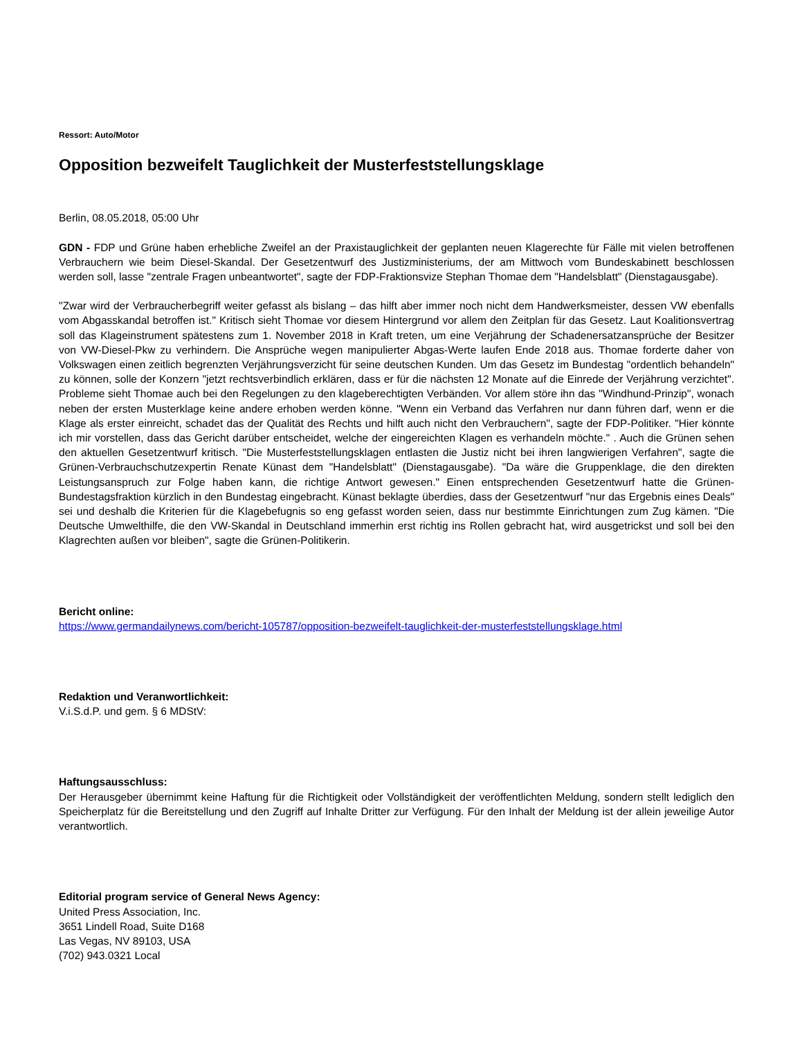Ressort: Auto/Motor
Opposition bezweifelt Tauglichkeit der Musterfeststellungsklage
Berlin, 08.05.2018, 05:00 Uhr
GDN - FDP und Grüne haben erhebliche Zweifel an der Praxistauglichkeit der geplanten neuen Klagerechte für Fälle mit vielen betroffenen Verbrauchern wie beim Diesel-Skandal. Der Gesetzentwurf des Justizministeriums, der am Mittwoch vom Bundeskabinett beschlossen werden soll, lasse "zentrale Fragen unbeantwortet", sagte der FDP-Fraktionsvize Stephan Thomae dem "Handelsblatt" (Dienstagausgabe).
"Zwar wird der Verbraucherbegriff weiter gefasst als bislang – das hilft aber immer noch nicht dem Handwerksmeister, dessen VW ebenfalls vom Abgasskandal betroffen ist." Kritisch sieht Thomae vor diesem Hintergrund vor allem den Zeitplan für das Gesetz. Laut Koalitionsvertrag soll das Klageinstrument spätestens zum 1. November 2018 in Kraft treten, um eine Verjährung der Schadenersatzansprüche der Besitzer von VW-Diesel-Pkw zu verhindern. Die Ansprüche wegen manipulierter Abgas-Werte laufen Ende 2018 aus. Thomae forderte daher von Volkswagen einen zeitlich begrenzten Verjährungsverzicht für seine deutschen Kunden. Um das Gesetz im Bundestag "ordentlich behandeln" zu können, solle der Konzern "jetzt rechtsverbindlich erklären, dass er für die nächsten 12 Monate auf die Einrede der Verjährung verzichtet". Probleme sieht Thomae auch bei den Regelungen zu den klageberechtigten Verbänden. Vor allem störe ihn das "Windhund-Prinzip", wonach neben der ersten Musterklage keine andere erhoben werden könne. "Wenn ein Verband das Verfahren nur dann führen darf, wenn er die Klage als erster einreicht, schadet das der Qualität des Rechts und hilft auch nicht den Verbrauchern", sagte der FDP-Politiker. "Hier könnte ich mir vorstellen, dass das Gericht darüber entscheidet, welche der eingereichten Klagen es verhandeln möchte." . Auch die Grünen sehen den aktuellen Gesetzentwurf kritisch. "Die Musterfeststellungsklagen entlasten die Justiz nicht bei ihren langwierigen Verfahren", sagte die Grünen-Verbrauchschutzexpertin Renate Künast dem "Handelsblatt" (Dienstagausgabe). "Da wäre die Gruppenklage, die den direkten Leistungsanspruch zur Folge haben kann, die richtige Antwort gewesen." Einen entsprechenden Gesetzentwurf hatte die Grünen-Bundestagsfraktion kürzlich in den Bundestag eingebracht. Künast beklagte überdies, dass der Gesetzentwurf "nur das Ergebnis eines Deals" sei und deshalb die Kriterien für die Klagebefugnis so eng gefasst worden seien, dass nur bestimmte Einrichtungen zum Zug kämen. "Die Deutsche Umwelthilfe, die den VW-Skandal in Deutschland immerhin erst richtig ins Rollen gebracht hat, wird ausgetrickst und soll bei den Klagrechten außen vor bleiben", sagte die Grünen-Politikerin.
Bericht online:
https://www.germandailynews.com/bericht-105787/opposition-bezweifelt-tauglichkeit-der-musterfeststellungsklage.html
Redaktion und Veranwortlichkeit:
V.i.S.d.P. und gem. § 6 MDStV:
Haftungsausschluss:
Der Herausgeber übernimmt keine Haftung für die Richtigkeit oder Vollständigkeit der veröffentlichten Meldung, sondern stellt lediglich den Speicherplatz für die Bereitstellung und den Zugriff auf Inhalte Dritter zur Verfügung. Für den Inhalt der Meldung ist der allein jeweilige Autor verantwortlich.
Editorial program service of General News Agency:
United Press Association, Inc.
3651 Lindell Road, Suite D168
Las Vegas, NV 89103, USA
(702) 943.0321 Local